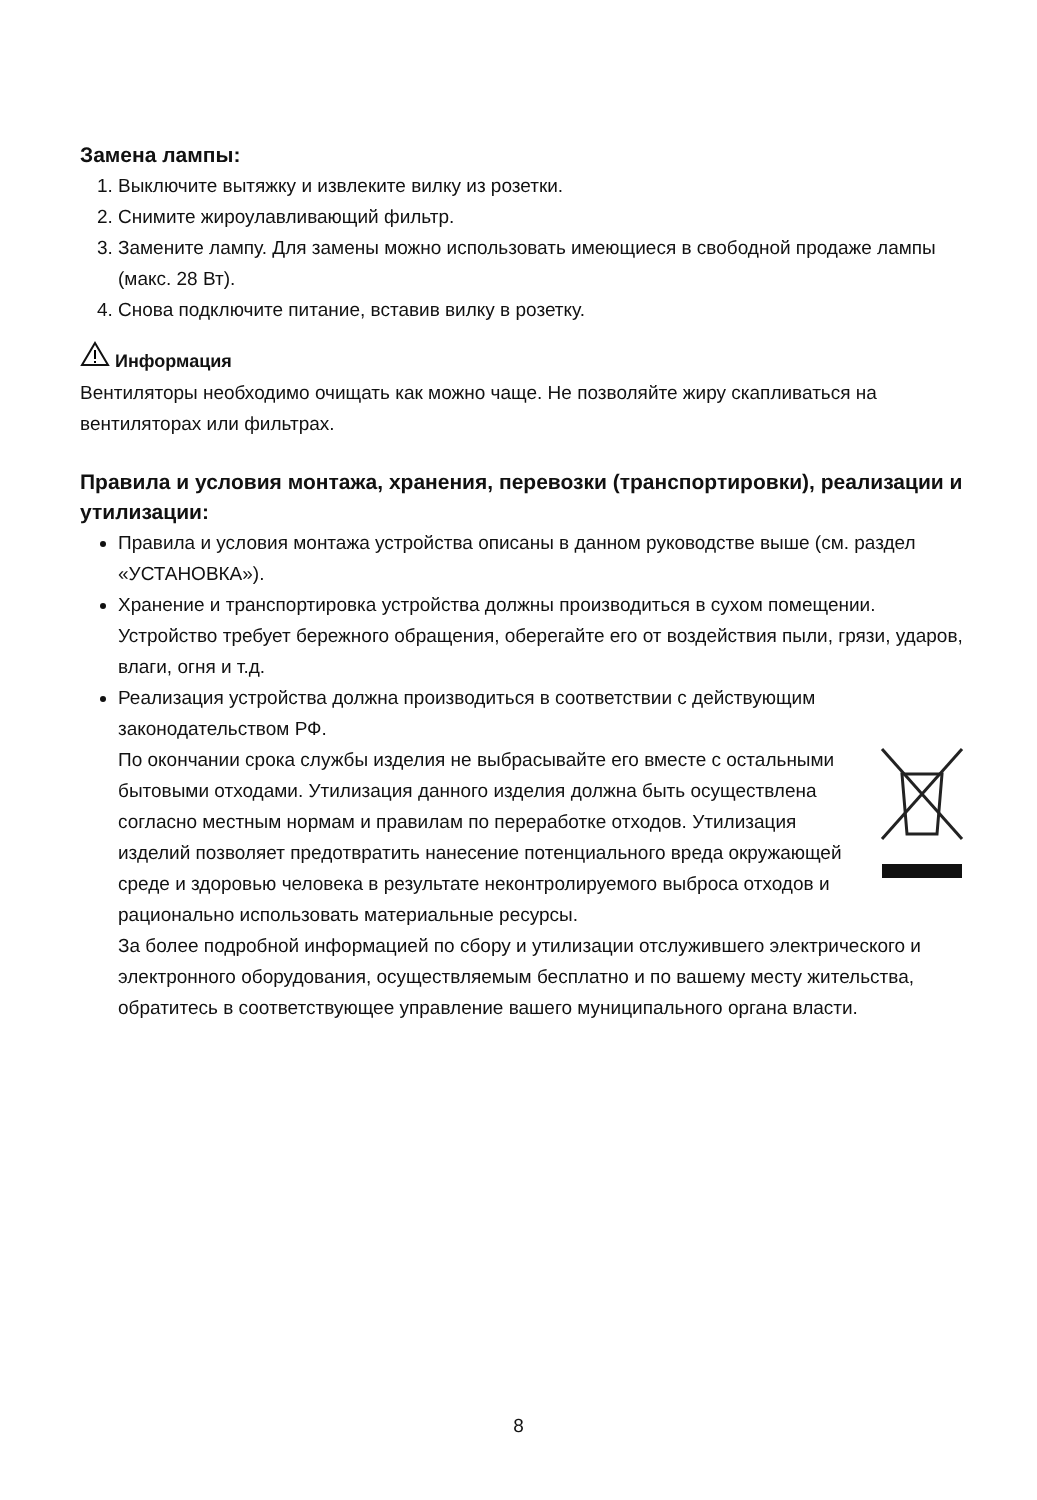Замена лампы:
1. Выключите вытяжку и извлеките вилку из розетки.
2. Снимите жироулавливающий фильтр.
3. Замените лампу. Для замены можно использовать имеющиеся в свободной продаже лампы (макс. 28 Вт).
4. Снова подключите питание, вставив вилку в розетку.
Информация
Вентиляторы необходимо очищать как можно чаще. Не позволяйте жиру скапливаться на вентиляторах или фильтрах.
Правила и условия монтажа, хранения, перевозки (транспортировки), реализации и утилизации:
Правила и условия монтажа устройства описаны в данном руководстве выше (см. раздел «УСТАНОВКА»).
Хранение и транспортировка устройства должны производиться в сухом помещении. Устройство требует бережного обращения, оберегайте его от воздействия пыли, грязи, ударов, влаги, огня и т.д.
Реализация устройства должна производиться в соответствии с действующим законодательством РФ.
По окончании срока службы изделия не выбрасывайте его вместе с остальными бытовыми отходами. Утилизация данного изделия должна быть осуществлена согласно местным нормам и правилам по переработке отходов. Утилизация изделий позволяет предотвратить нанесение потенциального вреда окружающей среде и здоровью человека в результате неконтролируемого выброса отходов и рационально использовать материальные ресурсы.
За более подробной информацией по сбору и утилизации отслужившего электрического и электронного оборудования, осуществляемым бесплатно и по вашему месту жительства, обратитесь в соответствующее управление вашего муниципального органа власти.
8